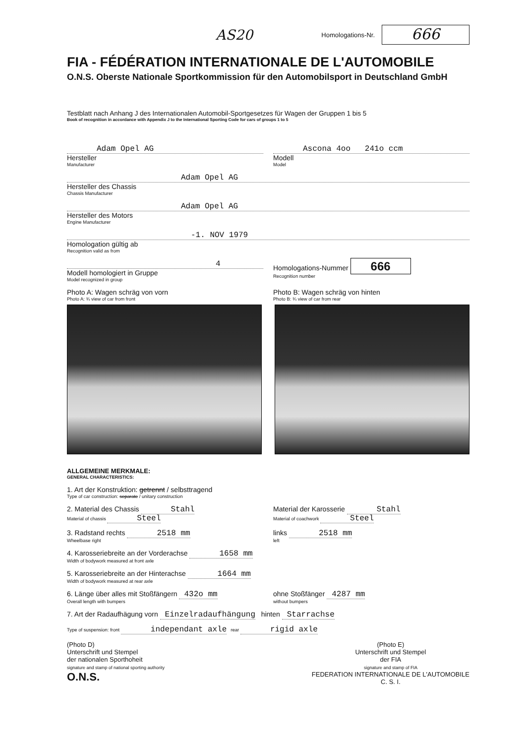AS20 Homologations-Nr. 666
FIA - FÉDÉRATION INTERNATIONALE DE L'AUTOMOBILE
O.N.S. Oberste Nationale Sportkommission für den Automobilsport in Deutschland GmbH
Testblatt nach Anhang J des Internationalen Automobil-Sportgesetzes für Wagen der Gruppen 1 bis 5
Book of recognition in accordance with Appendix J to the International Sporting Code for cars of groups 1 to 5
Adam Opel AG
Hersteller
Manufacturer
Ascona 4oo 241o ccm
Modell
Model
Adam Opel AG
Hersteller des Chassis
Chassis Manufacturer
Adam Opel AG
Hersteller des Motors
Engine Manufacturer
-1. NOV 1979
Homologation gültig ab
Recognition valid as from
4
Modell homologiert in Gruppe
Model recognized in group
Homologations-Nummer 666
Recognition number
Photo A: Wagen schräg von vorn
Photo A: ¾ view of car from front
Photo B: Wagen schräg von hinten
Photo B: ¾ view of car from rear
ALLGEMEINE MERKMALE:
GENERAL CHARACTERISTICS:
1. Art der Konstruktion: getrennt / selbsttragend
Type of car construction: separate / unitary construction
2. Material des Chassis Stahl
Material of chassis Steel
Material der Karosserie Stahl
Material of coachwork Steel
3. Radstand rechts 2518 mm
Wheelbase right
links 2518 mm
left
4. Karosseriebreite an der Vorderachse 1658 mm
Width of bodywork measured at front axle
5. Karosseriebreite an der Hinterachse 1664 mm
Width of bodywork measured at rear axle
6. Länge über alles mit Stoßfängern 432o mm
Overall length with bumpers
ohne Stoßfänger 4287 mm
without bumpers
7. Art der Radaufhägung vorn Einzelradaufhängung hinten Starrachse
Type of suspension: front independant axle rear rigid axle
(Photo D)
Unterschrift und Stempel
der nationalen Sporthoheit
signature and stamp of national sporting authority
O.N.S.
(Photo E)
Unterschrift und Stempel
der FIA
signature and stamp of FIA
FEDERATION INTERNATIONALE DE L'AUTOMOBILE
C. S. I.